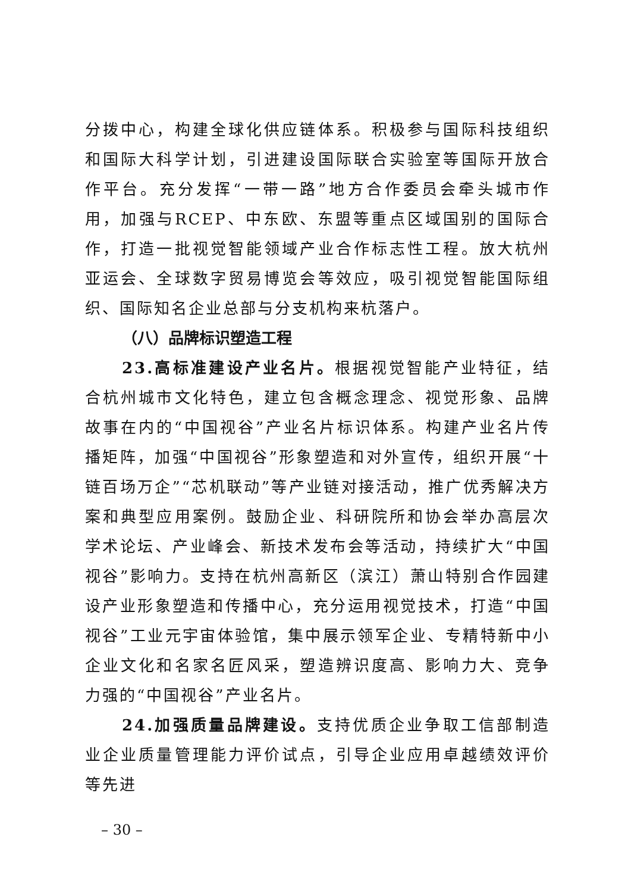分拨中心，构建全球化供应链体系。积极参与国际科技组织和国际大科学计划，引进建设国际联合实验室等国际开放合作平台。充分发挥“一带一路”地方合作委员会牵头城市作用，加强与RCEP、中东欧、东盟等重点区域国别的国际合作，打造一批视觉智能领域产业合作标志性工程。放大杭州亚运会、全球数字贸易博览会等效应，吸引视觉智能国际组织、国际知名企业总部与分支机构来杭落户。
（八）品牌标识塑造工程
23.高标准建设产业名片。根据视觉智能产业特征，结合杭州城市文化特色，建立包含概念理念、视觉形象、品牌故事在内的“中国视谷”产业名片标识体系。构建产业名片传播矩阵，加强“中国视谷”形象塑造和对外宣传，组织开展“十链百场万企”“芯机联动”等产业链对接活动，推广优秀解决方案和典型应用案例。鼓励企业、科研院所和协会举办高层次学术论坛、产业峰会、新技术发布会等活动，持续扩大“中国视谷”影响力。支持在杭州高新区（滨江）萧山特别合作园建设产业形象塑造和传播中心，充分运用视觉技术，打造“中国视谷”工业元宇宙体验馆，集中展示领军企业、专精特新中小企业文化和名家名匠风采，塑造辨识度高、影响力大、竞争力强的“中国视谷”产业名片。
24.加强质量品牌建设。支持优质企业争取工信部制造业企业质量管理能力评价试点，引导企业应用卓越绩效评价等先进
– 30 –